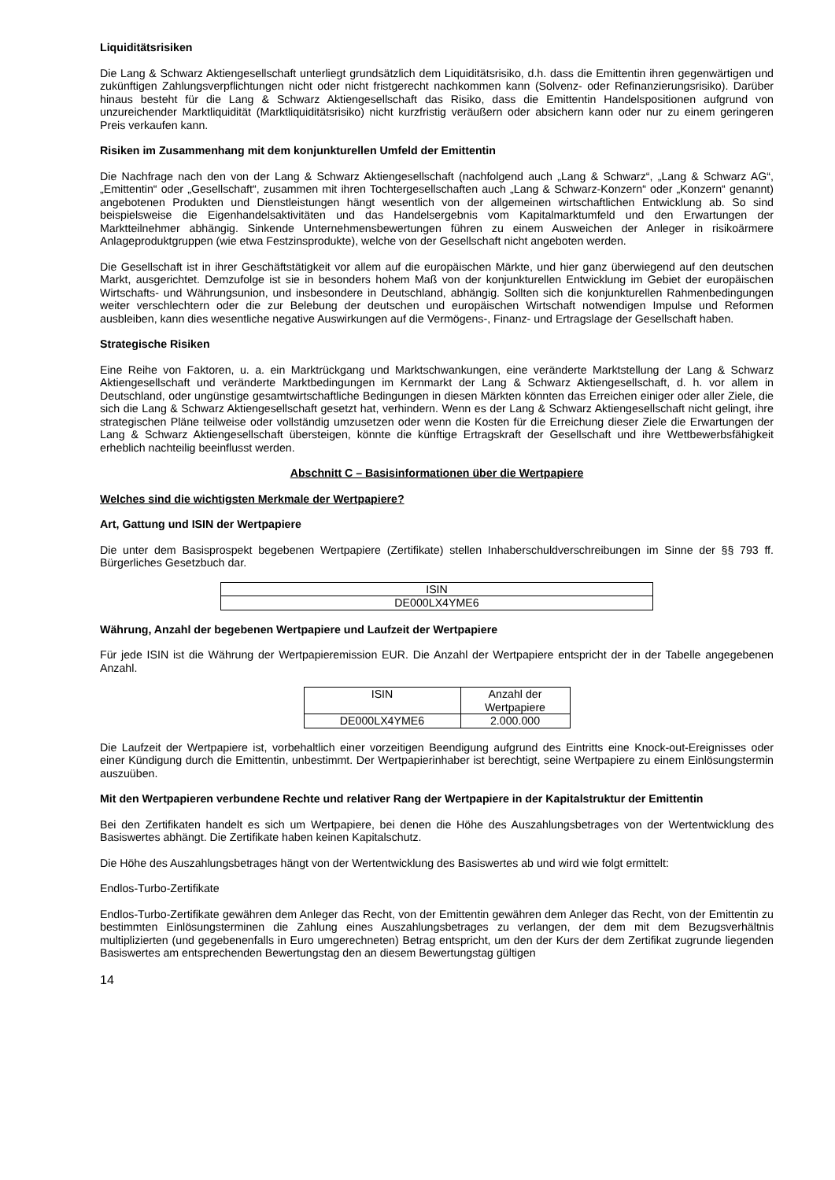Liquiditätsrisiken
Die Lang & Schwarz Aktiengesellschaft unterliegt grundsätzlich dem Liquiditätsrisiko, d.h. dass die Emittentin ihren gegenwärtigen und zukünftigen Zahlungsverpflichtungen nicht oder nicht fristgerecht nachkommen kann (Solvenz- oder Refinanzierungsrisiko). Darüber hinaus besteht für die Lang & Schwarz Aktiengesellschaft das Risiko, dass die Emittentin Handelspositionen aufgrund von unzureichender Marktliquidität (Marktliquiditätsrisiko) nicht kurzfristig veräußern oder absichern kann oder nur zu einem geringeren Preis verkaufen kann.
Risiken im Zusammenhang mit dem konjunkturellen Umfeld der Emittentin
Die Nachfrage nach den von der Lang & Schwarz Aktiengesellschaft (nachfolgend auch „Lang & Schwarz“, „Lang & Schwarz AG“, „Emittentin“ oder „Gesellschaft“, zusammen mit ihren Tochtergesellschaften auch „Lang & Schwarz-Konzern“ oder „Konzern“ genannt) angebotenen Produkten und Dienstleistungen hängt wesentlich von der allgemeinen wirtschaftlichen Entwicklung ab. So sind beispielsweise die Eigenhandelsaktivitäten und das Handelsergebnis vom Kapitalmarktumfeld und den Erwartungen der Marktteilnehmer abhängig. Sinkende Unternehmensbewertungen führen zu einem Ausweichen der Anleger in risikoärmere Anlageproduktgruppen (wie etwa Festzinsprodukte), welche von der Gesellschaft nicht angeboten werden.
Die Gesellschaft ist in ihrer Geschäftstätigkeit vor allem auf die europäischen Märkte, und hier ganz überwiegend auf den deutschen Markt, ausgerichtet. Demzufolge ist sie in besonders hohem Maß von der konjunkturellen Entwicklung im Gebiet der europäischen Wirtschafts- und Währungsunion, und insbesondere in Deutschland, abhängig. Sollten sich die konjunkturellen Rahmenbedingungen weiter verschlechtern oder die zur Belebung der deutschen und europäischen Wirtschaft notwendigen Impulse und Reformen ausbleiben, kann dies wesentliche negative Auswirkungen auf die Vermögens-, Finanz- und Ertragslage der Gesellschaft haben.
Strategische Risiken
Eine Reihe von Faktoren, u. a. ein Marktrückgang und Marktschwankungen, eine veränderte Marktstellung der Lang & Schwarz Aktiengesellschaft und veränderte Marktbedingungen im Kernmarkt der Lang & Schwarz Aktiengesellschaft, d. h. vor allem in Deutschland, oder ungünstige gesamtwirtschaftliche Bedingungen in diesen Märkten könnten das Erreichen einiger oder aller Ziele, die sich die Lang & Schwarz Aktiengesellschaft gesetzt hat, verhindern. Wenn es der Lang & Schwarz Aktiengesellschaft nicht gelingt, ihre strategischen Pläne teilweise oder vollständig umzusetzen oder wenn die Kosten für die Erreichung dieser Ziele die Erwartungen der Lang & Schwarz Aktiengesellschaft übersteigen, könnte die künftige Ertragskraft der Gesellschaft und ihre Wettbewerbsfähigkeit erheblich nachteilig beeinflusst werden.
Abschnitt C – Basisinformationen über die Wertpapiere
Welches sind die wichtigsten Merkmale der Wertpapiere?
Art, Gattung und ISIN der Wertpapiere
Die unter dem Basisprospekt begebenen Wertpapiere (Zertifikate) stellen Inhaberschuldverschreibungen im Sinne der §§ 793 ff. Bürgerliches Gesetzbuch dar.
| ISIN |
| DE000LX4YME6 |
Währung, Anzahl der begebenen Wertpapiere und Laufzeit der Wertpapiere
Für jede ISIN ist die Währung der Wertpapieremission EUR. Die Anzahl der Wertpapiere entspricht der in der Tabelle angegebenen Anzahl.
| ISIN | Anzahl der Wertpapiere |
| DE000LX4YME6 | 2.000.000 |
Die Laufzeit der Wertpapiere ist, vorbehaltlich einer vorzeitigen Beendigung aufgrund des Eintritts eine Knock-out-Ereignisses oder einer Kündigung durch die Emittentin, unbestimmt. Der Wertpapierinhaber ist berechtigt, seine Wertpapiere zu einem Einlösungstermin auszuüben.
Mit den Wertpapieren verbundene Rechte und relativer Rang der Wertpapiere in der Kapitalstruktur der Emittentin
Bei den Zertifikaten handelt es sich um Wertpapiere, bei denen die Höhe des Auszahlungsbetrages von der Wertentwicklung des Basiswertes abhängt. Die Zertifikate haben keinen Kapitalschutz.
Die Höhe des Auszahlungsbetrages hängt von der Wertentwicklung des Basiswertes ab und wird wie folgt ermittelt:
Endlos-Turbo-Zertifikate
Endlos-Turbo-Zertifikate gewähren dem Anleger das Recht, von der Emittentin gewähren dem Anleger das Recht, von der Emittentin zu bestimmten Einlösungsterminen die Zahlung eines Auszahlungsbetrages zu verlangen, der dem mit dem Bezugsverhältnis multiplizierten (und gegebenenfalls in Euro umgerechneten) Betrag entspricht, um den der Kurs der dem Zertifikat zugrunde liegenden Basiswertes am entsprechenden Bewertungstag den an diesem Bewertungstag gültigen
14